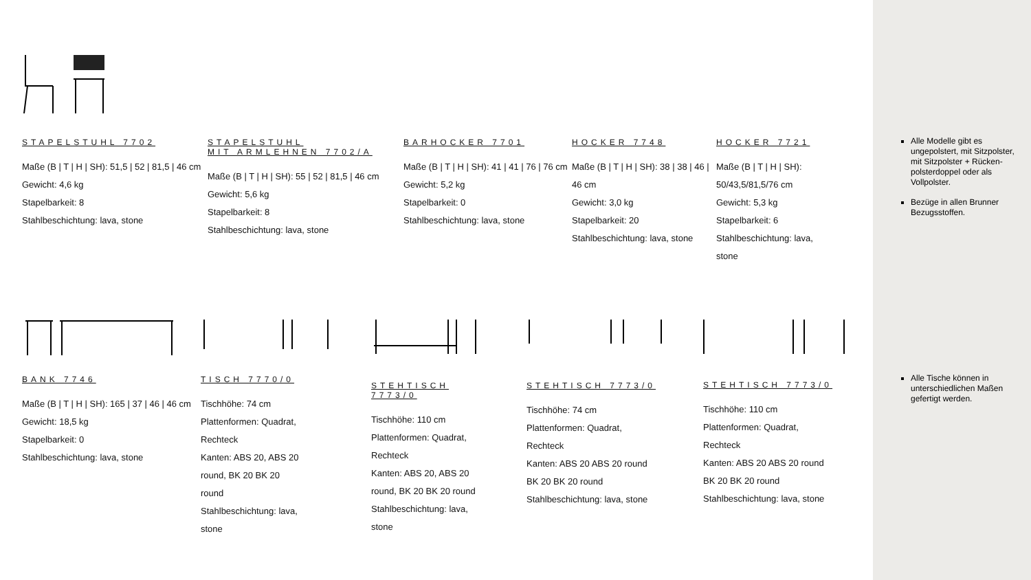STAPELSTUHL 7702
Maße (B | T | H | SH): 51,5 | 52 | 81,5 | 46 cm
Gewicht: 4,6 kg
Stapelbarkeit: 8
Stahlbeschichtung: lava, stone
STAPELSTUHL
MIT ARMLEHNEN 7702/A
Maße (B | T | H | SH): 55 | 52 | 81,5 | 46 cm
Gewicht: 5,6 kg
Stapelbarkeit: 8
Stahlbeschichtung: lava, stone
BARHOCKER 7701
Maße (B | T | H | SH): 41 | 41 | 76 | 76 cm
Gewicht: 5,2 kg
Stapelbarkeit: 0
Stahlbeschichtung: lava, stone
HOCKER 7748
Maße (B | T | H | SH): 38 | 38 | 46 | 46 cm
Gewicht: 3,0 kg
Stapelbarkeit: 20
Stahlbeschichtung: lava, stone
HOCKER 7721
Maße (B | T | H | SH): 50/43,5/81,5/76 cm
Gewicht: 5,3 kg
Stapelbarkeit: 6
Stahlbeschichtung: lava, stone
BANK 7746
Maße (B | T | H | SH): 165 | 37 | 46 | 46 cm
Gewicht: 18,5 kg
Stapelbarkeit: 0
Stahlbeschichtung: lava, stone
TISCH 7770/0
Tischhöhe: 74 cm
Plattenformen: Quadrat, Rechteck
Kanten: ABS 20, ABS 20 round, BK 20 BK 20 round
Stahlbeschichtung: lava, stone
STEHTISCH 7773/0
Tischhöhe: 110 cm
Plattenformen: Quadrat, Rechteck
Kanten: ABS 20, ABS 20 round, BK 20 BK 20 round
Stahlbeschichtung: lava, stone
STEHTISCH 7773/0
Tischhöhe: 74 cm
Plattenformen: Quadrat, Rechteck
Kanten: ABS 20 ABS 20 round BK 20 BK 20 round
Stahlbeschichtung: lava, stone
STEHTISCH 7773/0
Tischhöhe: 110 cm
Plattenformen: Quadrat, Rechteck
Kanten: ABS 20 ABS 20 round BK 20 BK 20 round
Stahlbeschichtung: lava, stone
Alle Modelle gibt es ungepolstert, mit Sitzpolster, mit Sitzpolster + Rücken-polsterdoppel oder als Vollpolster.
Bezüge in allen Brunner Bezugsstoffen.
Alle Tische können in unterschiedlichen Maßen gefertigt werden.